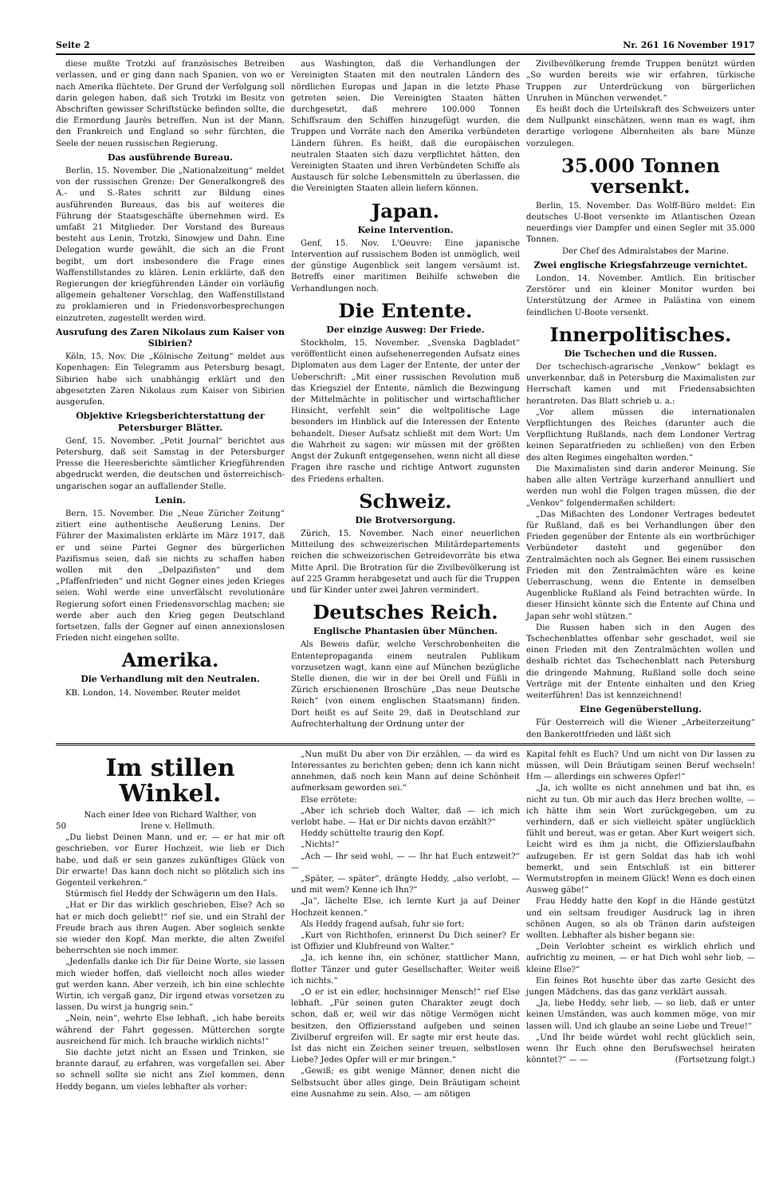Seite 2 Nr. 261 16 November 1917
diese mußte Trotzki auf französisches Betreiben verlassen, und er ging dann nach Spanien, von wo er nach Amerika flüchtete. Der Grund der Verfolgung soll darin gelegen haben, daß sich Trotzki im Besitz von Abschriften gewisser Schriftstücke befinden sollte, die die Ermordung Jaurès betreffen. Nun ist der Mann, den Frankreich und England so sehr fürchten, die Seele der neuen russischen Regierung.
Das ausführende Bureau.
Berlin, 15. November. Die „Nationalzeitung“ meldet von der russischen Grenze: Der Generalkongreß des A.- und S.-Rates schritt zur Bildung eines ausführenden Bureaus, das bis auf weiteres die Führung der Staatsgeschäfte übernehmen wird. Es umfaßt 21 Mitglieder. Der Vorstand des Bureaus besteht aus Lenin, Trotzki, Sinowjew und Dahn. Eine Delegation wurde gewählt, die sich an die Front begibt, um dort insbesondere die Frage eines Waffenstillstandes zu klären. Lenin erklärte, daß den Regierungen der kriegführenden Länder ein vorläufig allgemein gehaltener Vorschlag, den Waffenstillstand zu proklamieren und in Friedensvorbesprechungen einzutreten, zugestellt werden wird.
Ausrufung des Zaren Nikolaus zum Kaiser von Sibirien?
Köln, 15. Nov. Die „Kölnische Zeitung“ meldet aus Kopenhagen: Ein Telegramm aus Petersburg besagt, Sibirien habe sich unabhängig erklärt und den abgesetzten Zaren Nikolaus zum Kaiser von Sibirien ausgerufen.
Objektive Kriegsberichterstattung der Petersburger Blätter.
Genf, 15. November. „Petit Journal“ berichtet aus Petersburg, daß seit Samstag in der Petersburger Presse die Heeresberichte sämtlicher Kriegführenden abgedruckt werden, die deutschen und österreichisch-ungarischen sogar an auffallender Stelle.
Lenin.
Bern, 15. November. Die „Neue Züricher Zeitung“ zitiert eine authentische Aeußerung Lenins. Der Führer der Maximalisten erklärte im März 1917, daß er und seine Partei Gegner des bürgerlichen Pazifismus seien, daß sie nichts zu schaffen haben wollen mit den „Delpazifisten“ und dem „Pfaffenfrieden“ und nicht Gegner eines jeden Krieges seien. Wohl werde eine unverfälscht revolutionäre Regierung sofort einen Friedensvorschlag machen; sie werde aber auch den Krieg gegen Deutschland fortsetzen, falls der Gegner auf einen annexionslosen Frieden nicht eingehen sollte.
Amerika.
Die Verhandlung mit den Neutralen.
KB. London, 14. November. Reuter meldet
aus Washington, daß die Verhandlungen der Vereinigten Staaten mit den neutralen Ländern des nördlichen Europas und Japan in die letzte Phase getreten seien. Die Vereinigten Staaten hätten durchgesetzt, daß mehrere 100.000 Tonnen Schiffsraum den Schiffen hinzugefügt wurden, die Truppen und Vorräte nach den Amerika verbündeten Ländern führen. Es heißt, daß die europäischen neutralen Staaten sich dazu verpflichtet hätten, den Vereinigten Staaten und ihren Verbündeten Schiffe als Austausch für solche Lebensmitteln zu überlassen, die die Vereinigten Staaten allein liefern können.
Japan.
Keine Intervention.
Genf, 15. Nov. L'Oeuvre: Eine japanische Intervention auf russischem Boden ist unmöglich, weil der günstige Augenblick seit langem versäumt ist. Betreffs einer maritimen Beihilfe schweben die Verhandlungen noch.
Die Entente.
Der einzige Ausweg: Der Friede.
Stockholm, 15. November. „Svenska Dagbladet“ veröffentlicht einen aufsehenerregenden Aufsatz eines Diplomaten aus dem Lager der Entente, der unter der Ueberschrift: „Mit einer russischen Revolution muß das Kriegsziel der Entente, nämlich die Bezwingung der Mittelmächte in politischer und wirtschaftlicher Hinsicht, verfehlt sein“ die weltpolitische Lage besonders im Hinblick auf die Interessen der Entente behandelt. Dieser Aufsatz schließt mit dem Wort: Um die Wahrheit zu sagen: wir müssen mit der größten Angst der Zukunft entgegensehen, wenn nicht all diese Fragen ihre rasche und richtige Antwort zugunsten des Friedens erhalten.
Schweiz.
Die Brotversorgung.
Zürich, 15. November. Nach einer neuerlichen Mitteilung des schweizerischen Militärdepartements reichen die schweizerischen Getreidevorräte bis etwa Mitte April. Die Brotration für die Zivilbevölkerung ist auf 225 Gramm herabgesetzt und auch für die Truppen und für Kinder unter zwei Jahren vermindert.
Deutsches Reich.
Englische Phantasien über München.
Als Beweis dafür, welche Verschrobenheiten die Ententepropaganda einem neutralen Publikum vorzusetzen wagt, kann eine auf München bezügliche Stelle dienen, die wir in der bei Orell und Füßli in Zürich erschienenen Broschüre „Das neue Deutsche Reich“ (von einem englischen Staatsmann) finden. Dort heißt es auf Seite 29, daß in Deutschland zur Aufrechterhaltung der Ordnung unter der
Zivilbevölkerung fremde Truppen benützt würden „So wurden bereits wie wir erfahren, türkische Truppen zur Unterdrückung von bürgerlichen Unruhen in München verwendet.“
Es heißt doch die Urteilskraft des Schweizers unter dem Nullpunkt einschätzen, wenn man es wagt, ihm derartige verlogene Albernheiten als bare Münze vorzulegen.
35.000 Tonnen versenkt.
Berlin, 15. November. Das Wolff-Büro meldet: Ein deutsches U-Boot versenkte im Atlantischen Ozean neuerdings vier Dampfer und einen Segler mit 35.000 Tonnen.
Der Chef des Admiralstabes der Marine.
Zwei englische Kriegsfahrzeuge vernichtet.
London, 14. November. Amtlich. Ein britischer Zerstörer und ein kleiner Monitor wurden bei Unterstützung der Armee in Palästina von einem feindlichen U-Boote versenkt.
Innerpolitisches.
Die Tschechen und die Russen.
Der tschechisch-agrarische „Venkow“ beklagt es unverkennbar, daß in Petersburg die Maximalisten zur Herrschaft kamen und mit Friedensabsichten herantreten. Das Blatt schrieb u. a.:
„Vor allem müssen die internationalen Verpflichtungen des Reiches (darunter auch die Verpflichtung Rußlands, nach dem Londoner Vertrag keinen Separatfrieden zu schließen) von den Erben des alten Regimes eingehalten werden.“
Die Maximalisten sind darin anderer Meinung. Sie haben alle alten Verträge kurzerhand annulliert und werden nun wohl die Folgen tragen müssen, die der „Venkov“ folgendermaßen schildert:
„Das Mißachten des Londoner Vertrages bedeutet für Rußland, daß es bei Verhandlungen über den Frieden gegenüber der Entente als ein wortbrüchiger Verbündeter dasteht und gegenüber den Zentralmächten noch als Gegner. Bei einem russischen Frieden mit den Zentralmächten wäre es keine Ueberraschung, wenn die Entente in demselben Augenblicke Rußland als Feind betrachten würde. In dieser Hinsicht könnte sich die Entente auf China und Japan sehr wohl stützen.“
Die Russen haben sich in den Augen des Tschechenblattes offenbar sehr geschadet, weil sie einen Frieden mit den Zentralmächten wollen und deshalb richtet das Tschechenblatt nach Petersburg die dringende Mahnung, Rußland solle doch seine Verträge mit der Entente einhalten und den Krieg weiterführen! Das ist kennzeichnend!
Eine Gegenüberstellung.
Für Oesterreich will die Wiener „Arbeiterzeitung“ den Bankerottfrieden und läßt sich
Im stillen Winkel.
Nach einer Idee von Richard Walther, von
50 Irene v. Hellmuth.
„Du liebst Deinen Mann, und er, — er hat mir oft geschrieben, vor Eurer Hochzeit, wie lieb er Dich habe, und daß er sein ganzes zukünftiges Glück von Dir erwarte! Das kann doch nicht so plötzlich sich ins Gegenteil verkehren.“
Stürmisch fiel Heddy der Schwägerin um den Hals.
„Hat er Dir das wirklich geschrieben, Else? Ach so hat er mich doch geliebt!“ rief sie, und ein Strahl der Freude brach aus ihren Augen. Aber sogleich senkte sie wieder den Kopf. Man merkte, die alten Zweifel beherrschten sie noch immer.
„Jedenfalls danke ich Dir für Deine Worte, sie lassen mich wieder hoffen, daß vielleicht noch alles wieder gut werden kann. Aber verzeih, ich bin eine schlechte Wirtin, ich vergaß ganz, Dir irgend etwas vorsetzen zu lassen, Du wirst ja hungrig sein.“
„Nein, nein“, wehrte Else lebhaft, „ich habe bereits während der Fahrt gegessen. Mütterchen sorgte ausreichend für mich. Ich brauche wirklich nichts!“
Sie dachte jetzt nicht an Essen und Trinken, sie brannte darauf, zu erfahren, was vorgefallen sei. Aber so schnell sollte sie nicht ans Ziel kommen, denn Heddy begann, um vieles lebhafter als vorher:
„Nun mußt Du aber von Dir erzählen, — da wird es Interessantes zu berichten geben; denn ich kann nicht annehmen, daß noch kein Mann auf deine Schönheit aufmerksam geworden sei.“
Else errötete:
„Aber ich schrieb doch Walter, daß — ich mich verlobt habe. — Hat er Dir nichts davon erzählt?“
Heddy schüttelte traurig den Kopf.
„Nichts!“
„Ach — Ihr seid wohl, — — Ihr hat Euch entzweit?“ —
„Später, — später“, drängte Heddy, „also verlobt, — und mit wem? Kenne ich Ihn?“
„Ja“, lächelte Else, ich lernte Kurt ja auf Deiner Hochzeit kennen.“
Als Heddy fragend aufsah, fuhr sie fort:
„Kurt von Richthofen, erinnerst Du Dich seiner? Er ist Offizier und Klubfreund von Walter.“
„Ja, ich kenne ihn, ein schöner, stattlicher Mann, flotter Tänzer und guter Gesellschafter. Weiter weiß ich nichts.“
„O er ist ein edler, hochsinniger Mensch!“ rief Else lebhaft. „Für seinen guten Charakter zeugt doch schon, daß er, weil wir das nötige Vermögen nicht besitzen, den Offiziersstand aufgeben und seinen Zivilberuf ergreifen will. Er sagte mir erst heute das. Ist das nicht ein Zeichen seiner treuen, selbstlosen Liebe? Jedes Opfer will er mir bringen.“
„Gewiß; es gibt wenige Männer, denen nicht die Selbstsucht über alles ginge, Dein Bräutigam scheint eine Ausnahme zu sein. Also, — am nötigen
Kapital fehlt es Euch? Und um nicht von Dir lassen zu müssen, will Dein Bräutigam seinen Beruf wechseln! Hm — allerdings ein schweres Opfer!“
„Ja, ich wollte es nicht annehmen und bat ihn, es nicht zu tun. Ob mir auch das Herz brechen wollte, — ich hätte ihm sein Wort zurückgegeben, um zu verhindern, daß er sich vielleicht später unglücklich fühlt und bereut, was er getan. Aber Kurt weigert sich. Leicht wird es ihm ja nicht, die Offizierslaufbahn aufzugeben. Er ist gern Soldat das hab ich wohl bemerkt, und sein Entschluß ist ein bitterer Wermutstropfen in meinem Glück! Wenn es doch einen Ausweg gäbe!“
Frau Heddy hatte den Kopf in die Hände gestützt und ein seltsam freudiger Ausdruck lag in ihren schönen Augen, so als ob Tränen darin aufsteigen wollten. Lebhafter als bisher begann sie:
„Dein Verlobter scheint es wirklich ehrlich und aufrichtig zu meinen, — er hat Dich wohl sehr lieb, — kleine Else?“
Ein feines Rot huschte über das zarte Gesicht des jungen Mädchens, das das ganz verklärt aussah.
„Ja, liebe Heddy, sehr lieb, — so lieb, daß er unter keinen Umständen, was auch kommen möge, von mir lassen will. Und ich glaube an seine Liebe und Treue!“
„Und Ihr beide würdet wohl recht glücklich sein, wenn Ihr Euch ohne den Berufswechsel heiraten könntet?“ — — (Fortsetzung folgt.)